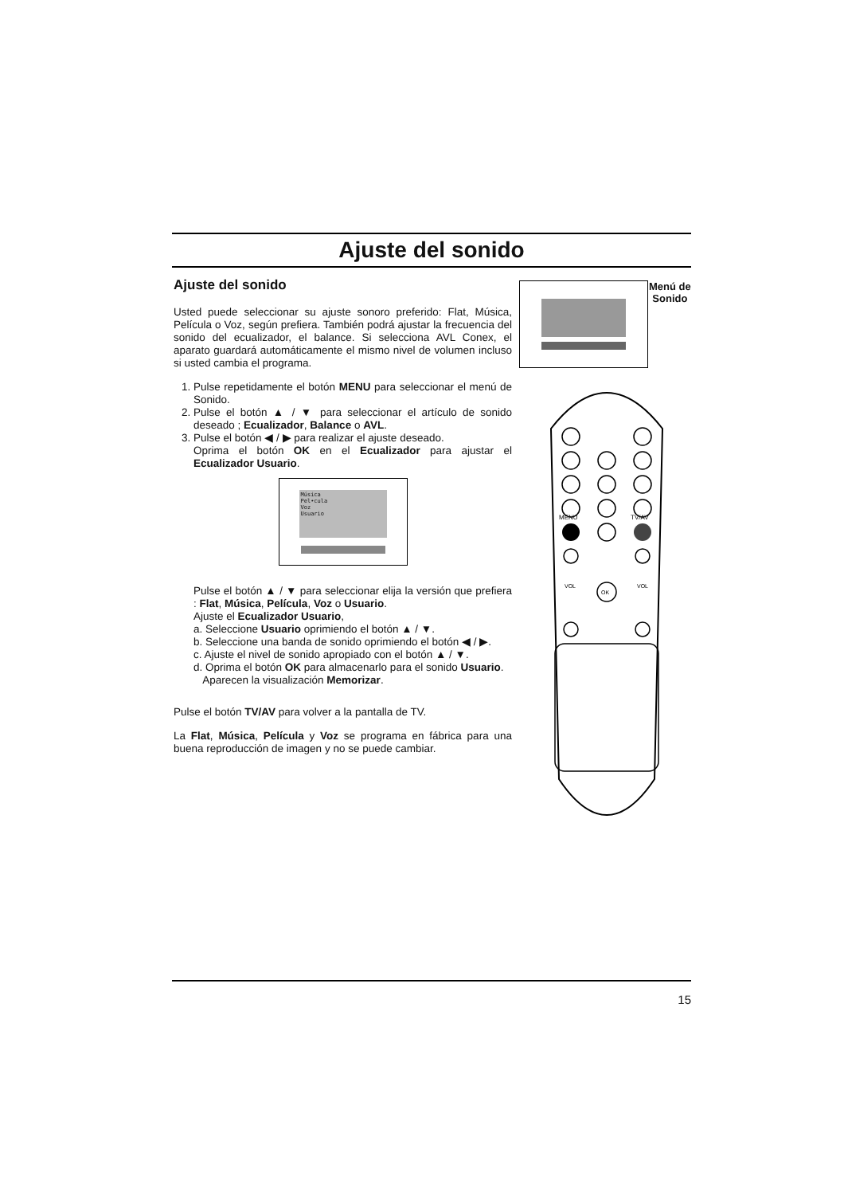Ajuste del sonido
Ajuste del sonido
Usted puede seleccionar su ajuste sonoro preferido: Flat, Música, Película o Voz, según prefiera. También podrá ajustar la frecuencia del sonido del ecualizador, el balance. Si selecciona AVL Conex, el aparato guardará automáticamente el mismo nivel de volumen incluso si usted cambia el programa.
1. Pulse repetidamente el botón MENU para seleccionar el menú de Sonido.
2. Pulse el botón ▲ / ▼ para seleccionar el artículo de sonido deseado ; Ecualizador, Balance o AVL.
3. Pulse el botón ◀ / ▶ para realizar el ajuste deseado.
Oprima el botón OK en el Ecualizador para ajustar el Ecualizador Usuario.
Música
Pel•cula
Voz
Usuario
Pulse el botón ▲ / ▼ para seleccionar elija la versión que prefiera : Flat, Música, Película, Voz o Usuario.
Ajuste el Ecualizador Usuario,
a. Seleccione Usuario oprimiendo el botón ▲ / ▼.
b. Seleccione una banda de sonido oprimiendo el botón ◀ / ▶.
c. Ajuste el nivel de sonido apropiado con el botón ▲ / ▼.
d. Oprima el botón OK para almacenarlo para el sonido Usuario.
Aparecen la visualización Memorizar.
Pulse el botón TV/AV para volver a la pantalla de TV.
La Flat, Música, Película y Voz se programa en fábrica para una buena reproducción de imagen y no se puede cambiar.
MENU
TV/AV
OK
VOL
VOL
Menú de
Sonido
15